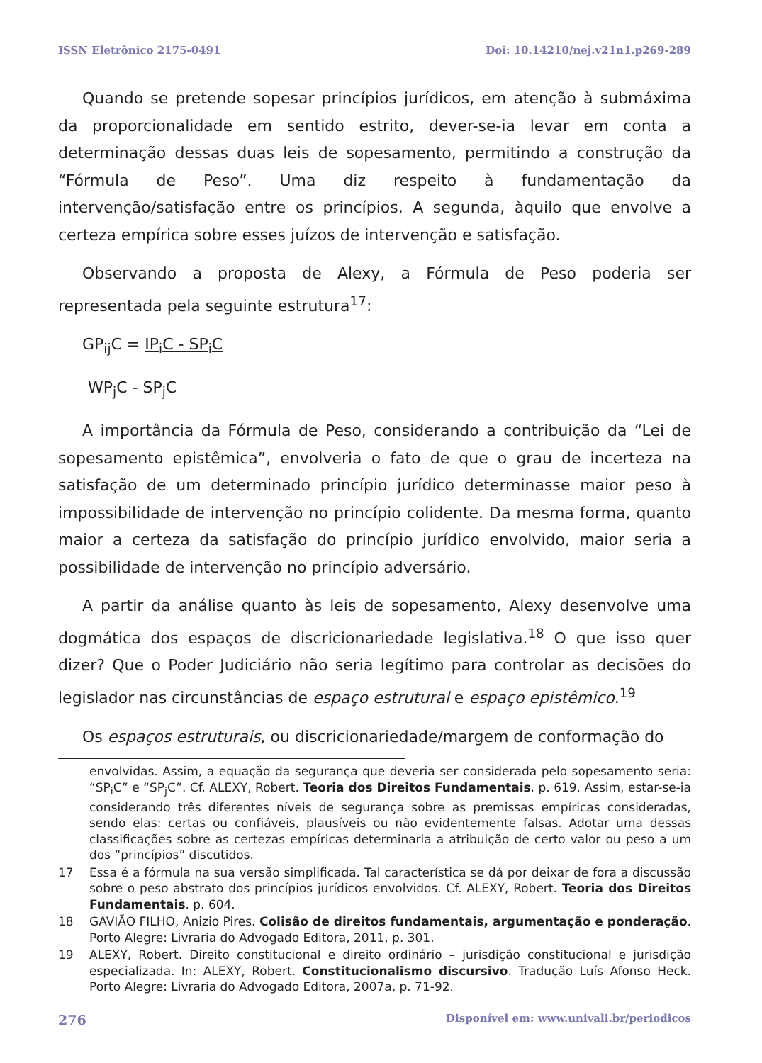ISSN Eletrônico 2175-0491 Doi: 10.14210/nej.v21n1.p269-289
Quando se pretende sopesar princípios jurídicos, em atenção à submáxima da proporcionalidade em sentido estrito, dever-se-ia levar em conta a determinação dessas duas leis de sopesamento, permitindo a construção da “Fórmula de Peso”. Uma diz respeito à fundamentação da intervenção/satisfação entre os princípios. A segunda, àquilo que envolve a certeza empírica sobre esses juízos de intervenção e satisfação.
Observando a proposta de Alexy, a Fórmula de Peso poderia ser representada pela seguinte estrutura<sup>17</sup>:
GP<sub>ij</sub>C = IP<sub>i</sub>C - SP<sub>i</sub>C
WP<sub>j</sub>C - SP<sub>j</sub>C
A importância da Fórmula de Peso, considerando a contribuição da “Lei de sopesamento epistêmica”, envolveria o fato de que o grau de incerteza na satisfação de um determinado princípio jurídico determinasse maior peso à impossibilidade de intervenção no princípio colidente. Da mesma forma, quanto maior a certeza da satisfação do princípio jurídico envolvido, maior seria a possibilidade de intervenção no princípio adversário.
A partir da análise quanto às leis de sopesamento, Alexy desenvolve uma dogmática dos espaços de discricionariedade legislativa.<sup>18</sup> O que isso quer dizer? Que o Poder Judiciário não seria legítimo para controlar as decisões do legislador nas circunstâncias de espaço estrutural e espaço epistêmico.<sup>19</sup>
Os espaços estruturais, ou discricionariedade/margem de conformação do
envolvidas. Assim, a equação da segurança que deveria ser considerada pelo sopesamento seria: “SP<sub>i</sub>C” e “SP<sub>j</sub>C”. Cf. ALEXY, Robert. Teoria dos Direitos Fundamentais. p. 619. Assim, estar-se-ia considerando três diferentes níveis de segurança sobre as premissas empíricas consideradas, sendo elas: certas ou confiáveis, plausíveis ou não evidentemente falsas. Adotar uma dessas classificações sobre as certezas empíricas determinaria a atribuição de certo valor ou peso a um dos “princípios” discutidos.
17 Essa é a fórmula na sua versão simplificada. Tal característica se dá por deixar de fora a discussão sobre o peso abstrato dos princípios jurídicos envolvidos. Cf. ALEXY, Robert. Teoria dos Direitos Fundamentais. p. 604.
18 GAVIÃO FILHO, Anizio Pires. Colisão de direitos fundamentais, argumentação e ponderação. Porto Alegre: Livraria do Advogado Editora, 2011, p. 301.
19 ALEXY, Robert. Direito constitucional e direito ordinário – jurisdição constitucional e jurisdição especializada. In: ALEXY, Robert. Constitucionalismo discursivo. Tradução Luís Afonso Heck. Porto Alegre: Livraria do Advogado Editora, 2007a, p. 71-92.
276 Disponível em: www.univali.br/periodicos